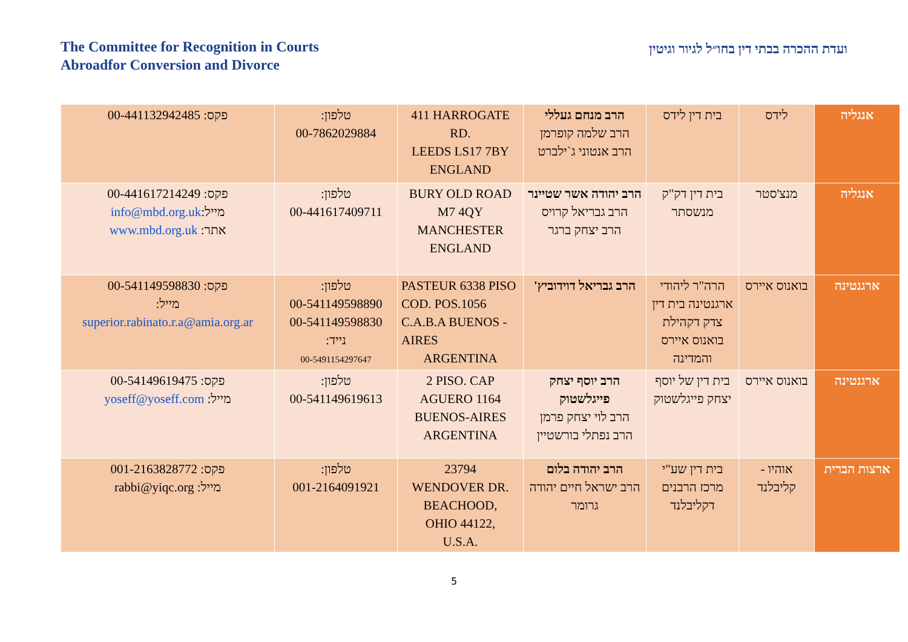The Committee for Recognition in Courts
Abroadfor Conversion and Divorce
ועדת ההכרה בבתי דין בחו״ל לגיור וגיטין
| אנגליה | לידס | בית דין לידס | הרב מנחם געללי הרב שלמה קופרמן הרב אנטוני ג`ילברט | 411 HARROGATE RD. LEEDS LS17 7BY ENGLAND | טלפון: 00-7862029884 | פקס: 00-441132942485 |
| אנגליה | מנצ'סטר | בית דין דק"ק מנשסתר | הרב יהודה אשר שטיינר הרב גבריאל קרויס הרב יצחק ברגר | BURY OLD ROAD M7 4QY MANCHESTER ENGLAND | טלפון: 00-441617409711 | פקס: 00-441617214249 מייל: info@mbd.org.uk אתר: www.mbd.org.uk |
| ארגנטינה | בואנוס איירס | הרה"ר ליהודי ארגנטינה בית דין צדק דקהילת בואנוס איירס והמדינה | הרב גבריאל דוידוביץ' | PASTEUR 6338 PISO COD. POS.1056 C.A.B.A BUENOS - AIRES ARGENTINA | טלפון: 00-541149598890 00-541149598830 נייד: 00-5491154297647 | פקס: 00-541149598830 מייל: superior.rabinato.r.a@amia.org.ar |
| ארגנטינה | בואנוס איירס | בית דין של יוסף יצחק פייגלשטוק | הרב יוסף יצחק פייגלשטוק הרב לוי יצחק פרמן הרב נפתלי בורשטיין | 2 PISO. CAP AGUERO 1164 BUENOS-AIRES ARGENTINA | טלפון: 00-541149619613 | פקס: 00-54149619475 מייל: yoseff@yoseff.com |
| ארצות הברית | אוהיו - קליבלנד | בית דין שע"י מרכז הרבנים דקליבלנד | הרב יהודה בלום הרב ישראל חיים יהודה גרומר | 23794 WENDOVER DR. BEACHOOD, OHIO 44122, U.S.A. | טלפון: 001-2164091921 | פקס: 001-2163828772 מייל: rabbi@yiqc.org |
5